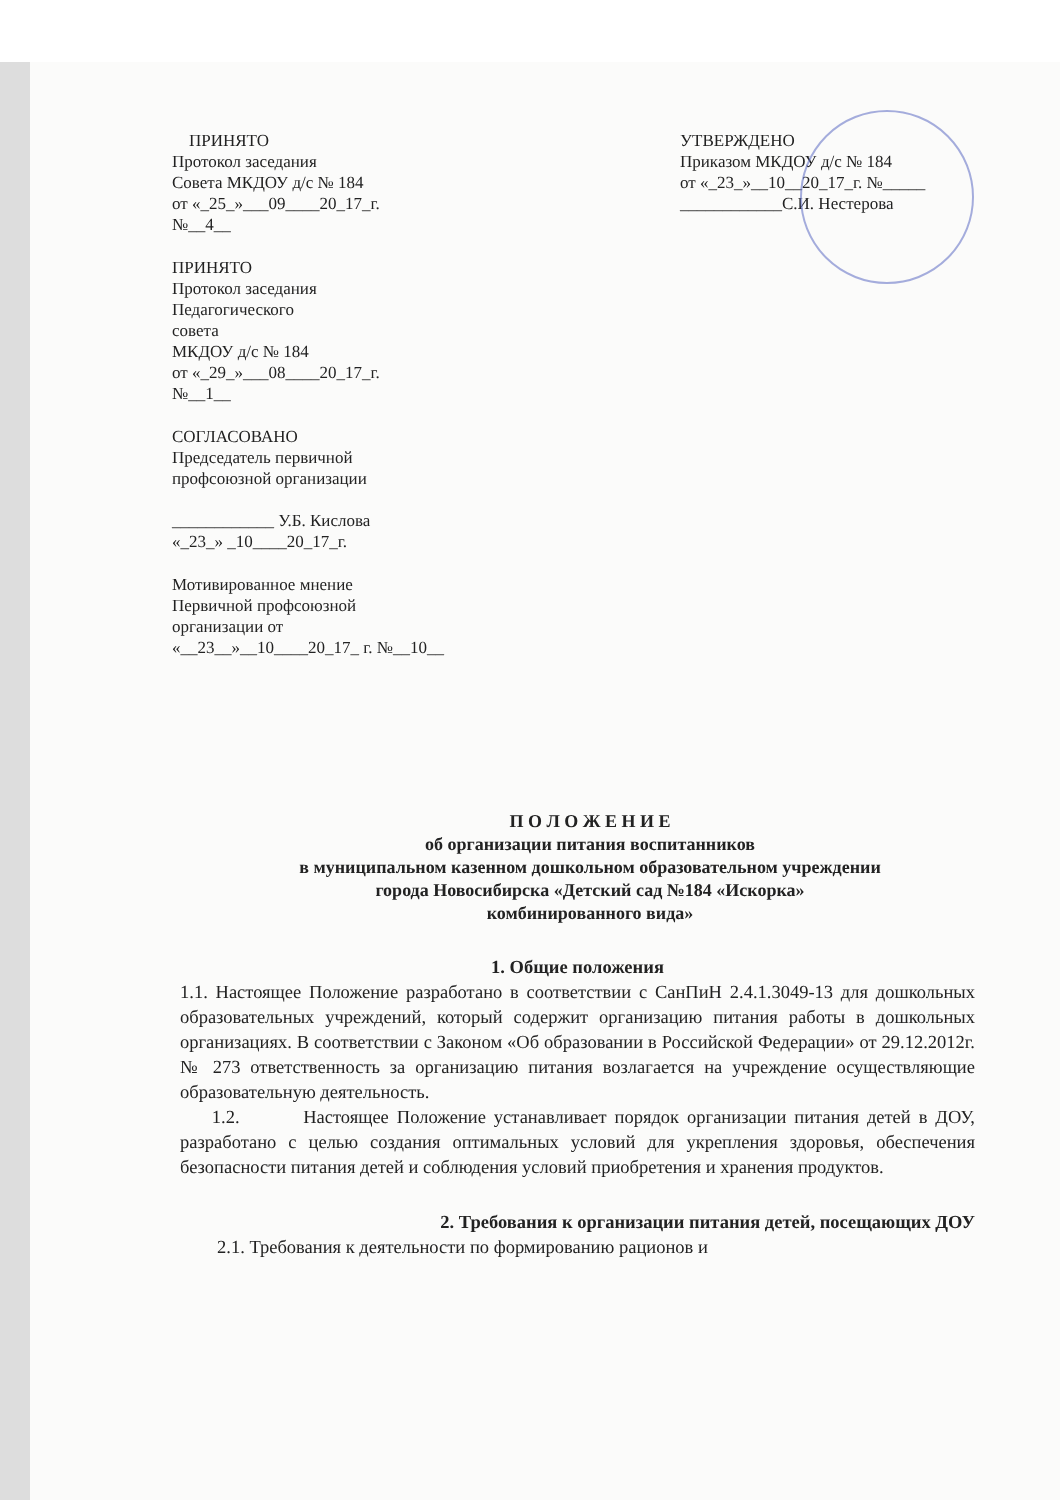ПРИНЯТО
Протокол заседания
Совета МКДОУ д/с № 184
от «_25_»___09____20_17_г.
№__4__
ПРИНЯТО
Протокол заседания
Педагогического
совета
МКДОУ д/с № 184
от «_29_»___08____20_17_г.
№__1__
СОГЛАСОВАНО
Председатель первичной
профсоюзной организации
____________ У.Б. Кислова
«_23_» _10____20_17_г.
Мотивированное мнение
Первичной профсоюзной
организации от «__23__»__10____20_17_ г. №__10__
УТВЕРЖДЕНО
Приказом МКДОУ д/с № 184
от «_23_»__10__20_17_г. №_____
____________С.И. Нестерова
П О Л О Ж Е Н И Е
об организации питания воспитанников
в муниципальном казенном дошкольном образовательном учреждении
города Новосибирска «Детский сад №184 «Искорка»
комбинированного вида»
1. Общие положения
1.1. Настоящее Положение разработано в соответствии с СанПиН 2.4.1.3049-13 для дошкольных образовательных учреждений, который содержит организацию питания работы в дошкольных организациях. В соответствии с Законом «Об образовании в Российской Федерации» от 29.12.2012г. № 273 ответственность за организацию питания возлагается на учреждение осуществляющие образовательную деятельность.
1.2. Настоящее Положение устанавливает порядок организации питания детей в ДОУ, разработано с целью создания оптимальных условий для укрепления здоровья, обеспечения безопасности питания детей и соблюдения условий приобретения и хранения продуктов.
2. Требования к организации питания детей, посещающих ДОУ
2.1. Требования к деятельности по формированию рационов и